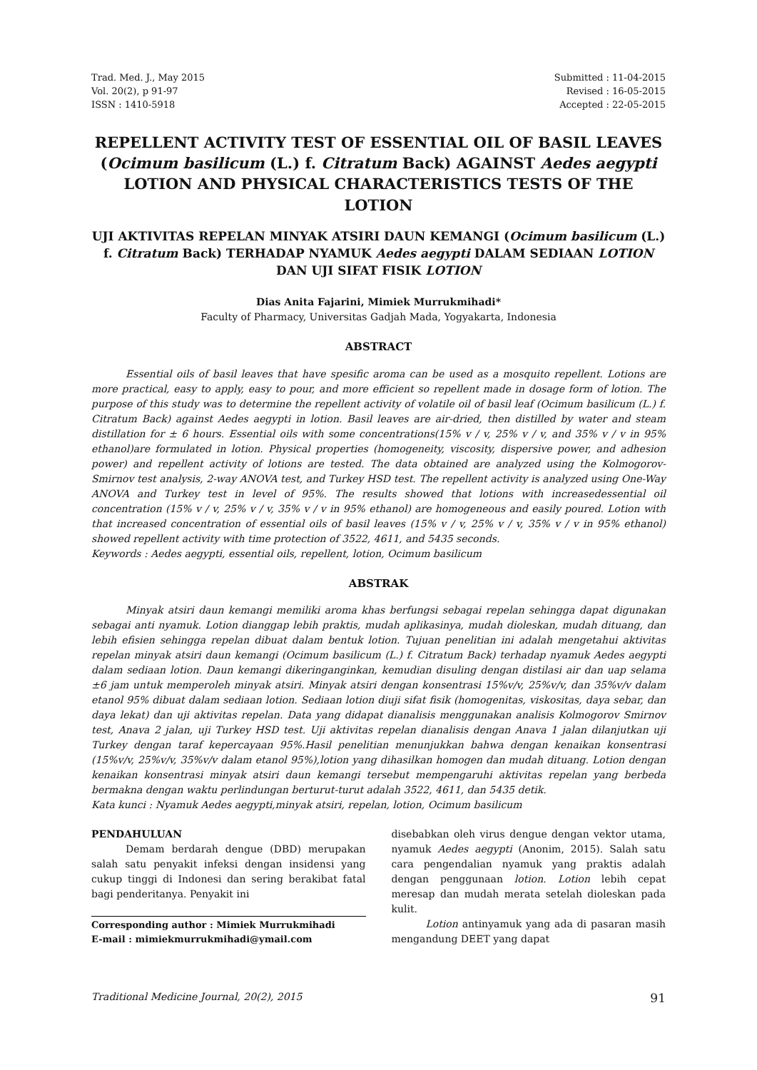Trad. Med. J., May 2015
Vol. 20(2), p 91-97
ISSN : 1410-5918
Submitted : 11-04-2015
Revised : 16-05-2015
Accepted : 22-05-2015
REPELLENT ACTIVITY TEST OF ESSENTIAL OIL OF BASIL LEAVES (Ocimum basilicum (L.) f. Citratum Back) AGAINST Aedes aegypti LOTION AND PHYSICAL CHARACTERISTICS TESTS OF THE LOTION
UJI AKTIVITAS REPELAN MINYAK ATSIRI DAUN KEMANGI (Ocimum basilicum (L.) f. Citratum Back) TERHADAP NYAMUK Aedes aegypti DALAM SEDIAAN LOTION DAN UJI SIFAT FISIK LOTION
Dias Anita Fajarini, Mimiek Murrukmihadi*
Faculty of Pharmacy, Universitas Gadjah Mada, Yogyakarta, Indonesia
ABSTRACT
Essential oils of basil leaves that have spesific aroma can be used as a mosquito repellent. Lotions are more practical, easy to apply, easy to pour, and more efficient so repellent made in dosage form of lotion. The purpose of this study was to determine the repellent activity of volatile oil of basil leaf (Ocimum basilicum (L.) f. Citratum Back) against Aedes aegypti in lotion. Basil leaves are air-dried, then distilled by water and steam distillation for ± 6 hours. Essential oils with some concentrations(15% v / v, 25% v / v, and 35% v / v in 95% ethanol)are formulated in lotion. Physical properties (homogeneity, viscosity, dispersive power, and adhesion power) and repellent activity of lotions are tested. The data obtained are analyzed using the Kolmogorov-Smirnov test analysis, 2-way ANOVA test, and Turkey HSD test. The repellent activity is analyzed using One-Way ANOVA and Turkey test in level of 95%. The results showed that lotions with increasedessential oil concentration (15% v / v, 25% v / v, 35% v / v in 95% ethanol) are homogeneous and easily poured. Lotion with that increased concentration of essential oils of basil leaves (15% v / v, 25% v / v, 35% v / v in 95% ethanol) showed repellent activity with time protection of 3522, 4611, and 5435 seconds.
Keywords : Aedes aegypti, essential oils, repellent, lotion, Ocimum basilicum
ABSTRAK
Minyak atsiri daun kemangi memiliki aroma khas berfungsi sebagai repelan sehingga dapat digunakan sebagai anti nyamuk. Lotion dianggap lebih praktis, mudah aplikasinya, mudah dioleskan, mudah dituang, dan lebih efisien sehingga repelan dibuat dalam bentuk lotion. Tujuan penelitian ini adalah mengetahui aktivitas repelan minyak atsiri daun kemangi (Ocimum basilicum (L.) f. Citratum Back) terhadap nyamuk Aedes aegypti dalam sediaan lotion. Daun kemangi dikeringanginkan, kemudian disuling dengan distilasi air dan uap selama ±6 jam untuk memperoleh minyak atsiri. Minyak atsiri dengan konsentrasi 15%v/v, 25%v/v, dan 35%v/v dalam etanol 95% dibuat dalam sediaan lotion. Sediaan lotion diuji sifat fisik (homogenitas, viskositas, daya sebar, dan daya lekat) dan uji aktivitas repelan. Data yang didapat dianalisis menggunakan analisis Kolmogorov Smirnov test, Anava 2 jalan, uji Turkey HSD test. Uji aktivitas repelan dianalisis dengan Anava 1 jalan dilanjutkan uji Turkey dengan taraf kepercayaan 95%.Hasil penelitian menunjukkan bahwa dengan kenaikan konsentrasi (15%v/v, 25%v/v, 35%v/v dalam etanol 95%),lotion yang dihasilkan homogen dan mudah dituang. Lotion dengan kenaikan konsentrasi minyak atsiri daun kemangi tersebut mempengaruhi aktivitas repelan yang berbeda bermakna dengan waktu perlindungan berturut-turut adalah 3522, 4611, dan 5435 detik.
Kata kunci : Nyamuk Aedes aegypti,minyak atsiri, repelan, lotion, Ocimum basilicum
PENDAHULUAN
Demam berdarah dengue (DBD) merupakan salah satu penyakit infeksi dengan insidensi yang cukup tinggi di Indonesi dan sering berakibat fatal bagi penderitanya. Penyakit ini
Corresponding author : Mimiek Murrukmihadi
E-mail : mimiekmurrukmihadi@ymail.com
disebabkan oleh virus dengue dengan vektor utama, nyamuk Aedes aegypti (Anonim, 2015). Salah satu cara pengendalian nyamuk yang praktis adalah dengan penggunaan lotion. Lotion lebih cepat meresap dan mudah merata setelah dioleskan pada kulit.
Lotion antinyamuk yang ada di pasaran masih mengandung DEET yang dapat
Traditional Medicine Journal, 20(2), 2015 91